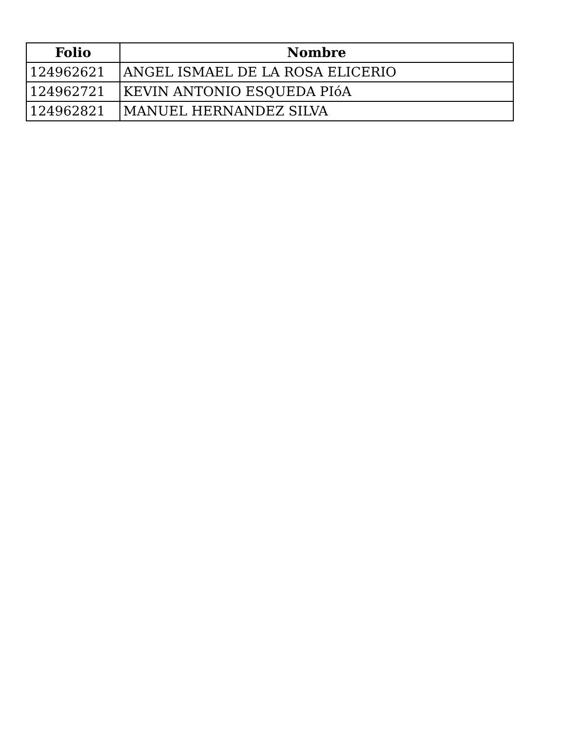| Folio | Nombre |
| --- | --- |
| 124962621 | ANGEL ISMAEL DE LA ROSA ELICERIO |
| 124962721 | KEVIN ANTONIO ESQUEDA PIóA |
| 124962821 | MANUEL HERNANDEZ SILVA |